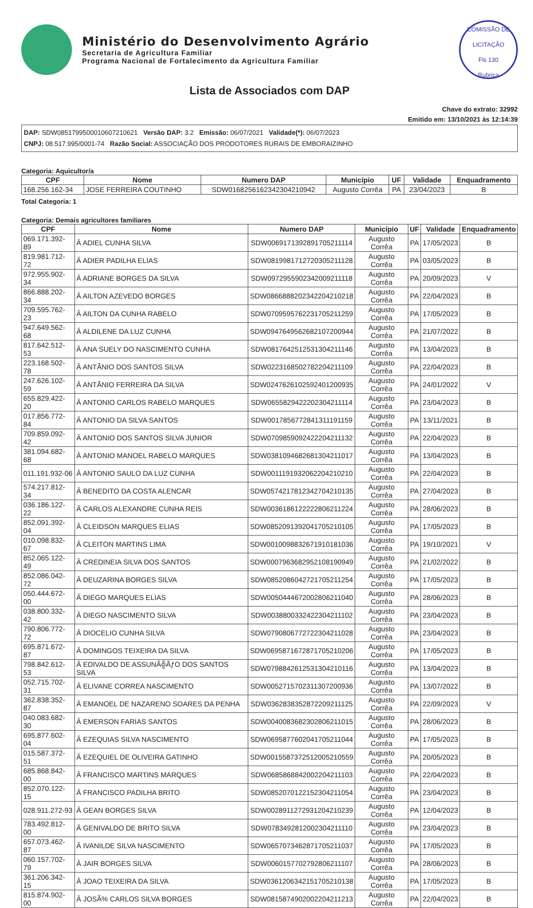Ministério do Desenvolvimento Agrário
Secretaria de Agricultura Familiar
Programa Nacional de Fortalecimento da Agricultura Familiar
COMISSÃO DE LICITAÇÃO
Fls 130
Rubrica
Lista de Associados com DAP
Chave do extrato: 32992
Emitido em: 13/10/2021 às 12:14:39
DAP: SDW0851799500010607210621 Versão DAP: 3.2 Emissão: 06/07/2021 Validade(*): 06/07/2023
CNPJ: 08.517.995/0001-74 Razão Social: ASSOCIAÇÃO DOS PRODOTORES RURAIS DE EMBORAIZINHO
Categoria: Aquicultor/a
| CPF | Nome | Numero DAP | Município | UF | Validade | Enquadramento |
| --- | --- | --- | --- | --- | --- | --- |
| 168.256.162-34 | JOSE FERREIRA COUTINHO | SDW0168256162342304210942 | Augusto Corrêa | PA | 23/04/2023 | B |
Total Categoria: 1
Categoria: Demais agricultores familiares
| CPF | Nome | Numero DAP | Município | UF | Validade | Enquadramento |
| --- | --- | --- | --- | --- | --- | --- |
| 069.171.392-89 | Â ADIEL CUNHA SILVA | SDW0069171392891705211114 | Augusto Corrêa | PA | 17/05/2023 | B |
| 819.981.712-72 | Â ADIER PADILHA ELIAS | SDW0819981712720305211128 | Augusto Corrêa | PA | 03/05/2023 | B |
| 972.955.902-34 | Â ADRIANE BORGES DA SILVA | SDW0972955902342009211118 | Augusto Corrêa | PA | 20/09/2023 | V |
| 866.888.202-34 | Â AILTON AZEVEDO BORGES | SDW0866888202342204210218 | Augusto Corrêa | PA | 22/04/2023 | B |
| 709.595.762-23 | Â AILTON DA CUNHA RABELO | SDW0709595762231705211259 | Augusto Corrêa | PA | 17/05/2023 | B |
| 947.649.562-68 | Â ALDILENE DA LUZ CUNHA | SDW0947649562682107200944 | Augusto Corrêa | PA | 21/07/2022 | B |
| 817.642.512-53 | Â ANA SUELY DO NASCIMENTO CUNHA | SDW0817642512531304211146 | Augusto Corrêa | PA | 13/04/2023 | B |
| 223.168.502-78 | Â ANTÃNIO DOS SANTOS SILVA | SDW0223168502782204211109 | Augusto Corrêa | PA | 22/04/2023 | B |
| 247.626.102-59 | Â ANTÃNIO FERREIRA DA SILVA | SDW0247626102592401200935 | Augusto Corrêa | PA | 24/01/2022 | V |
| 655.829.422-20 | Â ANTONIO CARLOS RABELO MARQUES | SDW0655829422202304211114 | Augusto Corrêa | PA | 23/04/2023 | B |
| 017.856.772-84 | Â ANTONIO DA SILVA SANTOS | SDW0017856772841311191159 | Augusto Corrêa | PA | 13/11/2021 | B |
| 709.859.092-42 | Â ANTONIO DOS SANTOS SILVA JUNIOR | SDW0709859092422204211132 | Augusto Corrêa | PA | 22/04/2023 | B |
| 381.094.682-68 | Â ANTONIO MANOEL RABELO MARQUES | SDW0381094682681304211017 | Augusto Corrêa | PA | 13/04/2023 | B |
| 011.191.932-06 | Â ANTONIO SAULO DA LUZ CUNHA | SDW0011191932062204210210 | Augusto Corrêa | PA | 22/04/2023 | B |
| 574.217.812-34 | Â BENEDITO DA COSTA ALENCAR | SDW0574217812342704210135 | Augusto Corrêa | PA | 27/04/2023 | B |
| 036.186.122-22 | Â CARLOS ALEXANDRE CUNHA REIS | SDW0036186122222806211224 | Augusto Corrêa | PA | 28/06/2023 | B |
| 852.091.392-04 | Â CLEIDSON MARQUES ELIAS | SDW0852091392041705210105 | Augusto Corrêa | PA | 17/05/2023 | B |
| 010.098.832-67 | Â CLEITON MARTINS LIMA | SDW0010098832671910181036 | Augusto Corrêa | PA | 19/10/2021 | V |
| 852.065.122-49 | Â CREDINEIA SILVA DOS SANTOS | SDW0007963682952108190949 | Augusto Corrêa | PA | 21/02/2022 | B |
| 852.086.042-72 | Â DEUZARINA BORGES SILVA | SDW0852086042721705211254 | Augusto Corrêa | PA | 17/05/2023 | B |
| 050.444.672-00 | Â DIEGO MARQUES ELIAS | SDW0050444672002806211040 | Augusto Corrêa | PA | 28/06/2023 | B |
| 038.800.332-42 | Â DIEGO NASCIMENTO SILVA | SDW0038800332422304211102 | Augusto Corrêa | PA | 23/04/2023 | B |
| 790.806.772-72 | Â DIOCELIO CUNHA SILVA | SDW0790806772722304211028 | Augusto Corrêa | PA | 23/04/2023 | B |
| 695.871.672-87 | Â DOMINGOS TEIXEIRA DA SILVA | SDW0695871672871705210206 | Augusto Corrêa | PA | 17/05/2023 | B |
| 798.842.612-53 | Â EDIVALDO DE ASSUNÃ╬ÃƒO DOS SANTOS SILVA | SDW0798842612531304210116 | Augusto Corrêa | PA | 13/04/2023 | B |
| 052.715.702-31 | Â ELIVANE CORREA NASCIMENTO | SDW0052715702311307200936 | Augusto Corrêa | PA | 13/07/2022 | B |
| 362.838.352-87 | Â EMANOEL DE NAZARENO SOARES DA PENHA | SDW0362838352872209211125 | Augusto Corrêa | PA | 22/09/2023 | V |
| 040.083.682-30 | Â EMERSON FARIAS SANTOS | SDW0040083682302806211015 | Augusto Corrêa | PA | 28/06/2023 | B |
| 695.877.602-04 | Â EZEQUIAS SILVA NASCIMENTO | SDW0695877602041705211044 | Augusto Corrêa | PA | 17/05/2023 | B |
| 015.587.372-51 | Â EZEQUIEL DE OLIVEIRA GATINHO | SDW0015587372512005210559 | Augusto Corrêa | PA | 20/05/2023 | B |
| 685.868.842-00 | Â FRANCISCO MARTINS MARQUES | SDW0685868842002204211103 | Augusto Corrêa | PA | 22/04/2023 | B |
| 852.070.122-15 | Â FRANCISCO PADILHA BRITO | SDW0852070122152304211054 | Augusto Corrêa | PA | 23/04/2023 | B |
| 028.911.272-93 | Â GEAN BORGES SILVA | SDW0028911272931204210239 | Augusto Corrêa | PA | 12/04/2023 | B |
| 783.492.812-00 | Â GENIVALDO DE BRITO SILVA | SDW0783492812002304211110 | Augusto Corrêa | PA | 23/04/2023 | B |
| 657.073.462-87 | Â IVANILDE SILVA NASCIMENTO | SDW0657073462871705211037 | Augusto Corrêa | PA | 17/05/2023 | B |
| 060.157.702-79 | Â JAIR BORGES SILVA | SDW0060157702792806211107 | Augusto Corrêa | PA | 28/06/2023 | B |
| 361.206.342-15 | Â JOAO TEIXEIRA DA SILVA | SDW0361206342151705210138 | Augusto Corrêa | PA | 17/05/2023 | B |
| 815.874.902-00 | Â JOSÃ% CARLOS SILVA BORGES | SDW0815874902002204211213 | Augusto Corrêa | PA | 22/04/2023 | B |